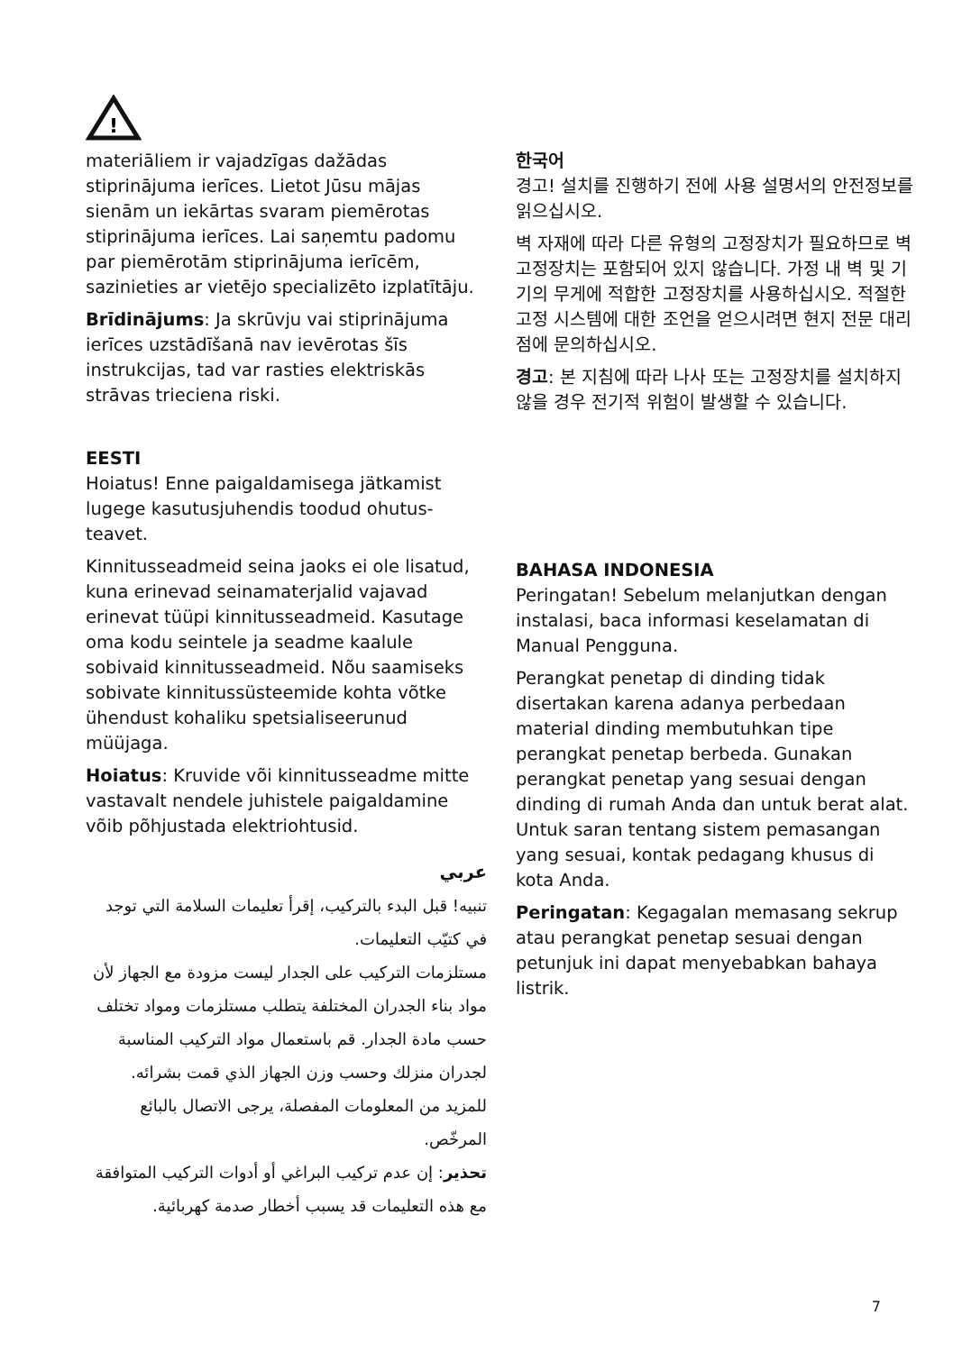!
materiāliem ir vajadzīgas dažādas stiprinājuma ierīces. Lietot Jūsu mājas sienām un iekārtas svaram piemērotas stiprinājuma ierīces. Lai saņemtu padomu par piemērotām stiprinājuma ierīcēm, sazinieties ar vietējo specializēto izplatītāju.
Brīdinājums: Ja skrūvju vai stiprinājuma ierīces uzstādīšanā nav ievērotas šīs instrukcijas, tad var rasties elektriskās strāvas trieciena riski.
EESTI
Hoiatus! Enne paigaldamisega jätkamist lugege kasutusjuhendis toodud ohutus­teavet.
Kinnitusseadmeid seina jaoks ei ole lisatud, kuna erinevad seinamaterjalid vajavad erinevat tüüpi kinnitusseadmeid. Kasutage oma kodu seintele ja seadme kaalule sobivaid kinnitusseadmeid. Nõu saamiseks sobivate kinnitussüsteemide kohta võtke ühendust kohaliku spetsiali­seerunud müüjaga.
Hoiatus: Kruvide või kinnitusseadme mitte vastavalt nendele juhistele paigal­damine võib põhjustada elektriohtusid.
عربي
تنبيه! قبل البدء بالتركيب، إقرأ تعليمات السلامة التي توجد في كتيّب التعليمات.
مستلزمات التركيب على الجدار ليست مزودة مع الجهاز لأن مواد بناء الجدران المختلفة يتطلب مستلزمات ومواد تختلف حسب مادة الجدار. قم باستعمال مواد التركيب المناسبة لجدران منزلك وحسب وزن الجهاز الذي قمت بشرائه. للمزيد من المعلومات المفصلة، يرجى الاتصال بالبائع المرخّص.
تحذير: إن عدم تركيب البراغي أو أدوات التركيب المتوافقة مع هذه التعليمات قد يسبب أخطار صدمة كهربائية.
한국어
경고! 설치를 진행하기 전에 사용 설명서의 안전정보를 읽으십시오.
벽 자재에 따라 다른 유형의 고정장치가 필요하므로 벽 고정장치는 포함되어 있지 않습니다. 가정 내 벽 및 기기의 무게에 적합한 고정장치를 사용하십시오. 적절한 고정 시스템에 대한 조언을 얻으시려면 현지 전문 대리점에 문의하십시오.
경고: 본 지침에 따라 나사 또는 고정장치를 설치하지 않을 경우 전기적 위험이 발생할 수 있습니다.
BAHASA INDONESIA
Peringatan! Sebelum melanjutkan dengan instalasi, baca informasi keselamatan di Manual Pengguna.
Perangkat penetap di dinding tidak disertakan karena adanya perbedaan material dinding membutuhkan tipe perangkat penetap berbeda. Gunakan perangkat penetap yang sesuai dengan dinding di rumah Anda dan untuk berat alat. Untuk saran tentang sistem pemasangan yang sesuai, kontak pedagang khusus di kota Anda.
Peringatan: Kegagalan memasang sekrup atau perangkat penetap sesuai dengan petunjuk ini dapat menyebabkan bahaya listrik.
7